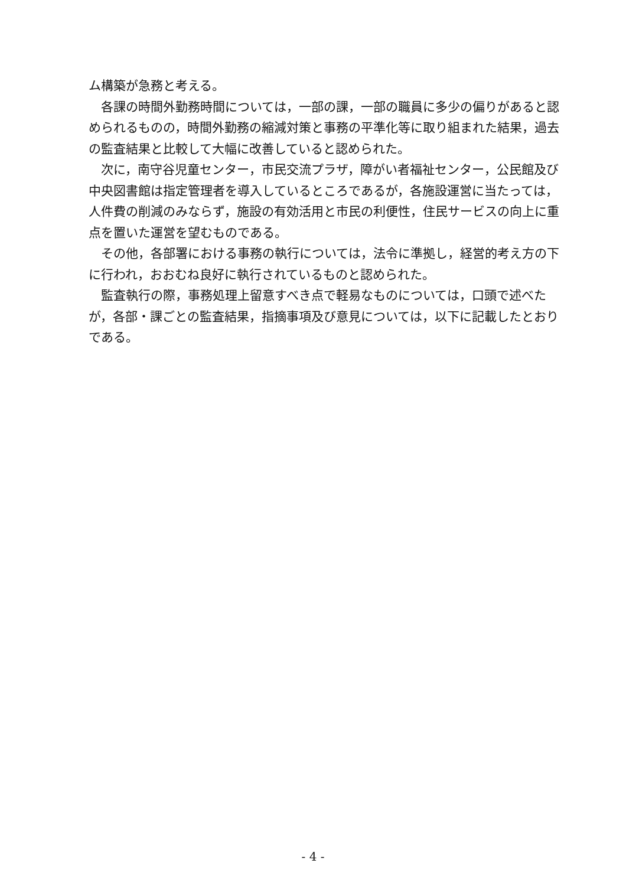ム構築が急務と考える。
各課の時間外勤務時間については，一部の課，一部の職員に多少の偏りがあると認められるものの，時間外勤務の縮減対策と事務の平準化等に取り組まれた結果，過去の監査結果と比較して大幅に改善していると認められた。
次に，南守谷児童センター，市民交流プラザ，障がい者福祉センター，公民館及び中央図書館は指定管理者を導入しているところであるが，各施設運営に当たっては，人件費の削減のみならず，施設の有効活用と市民の利便性，住民サービスの向上に重点を置いた運営を望むものである。
その他，各部署における事務の執行については，法令に準拠し，経営的考え方の下に行われ，おおむね良好に執行されているものと認められた。
監査執行の際，事務処理上留意すべき点で軽易なものについては，口頭で述べたが，各部・課ごとの監査結果，指摘事項及び意見については，以下に記載したとおりである。
- 4 -